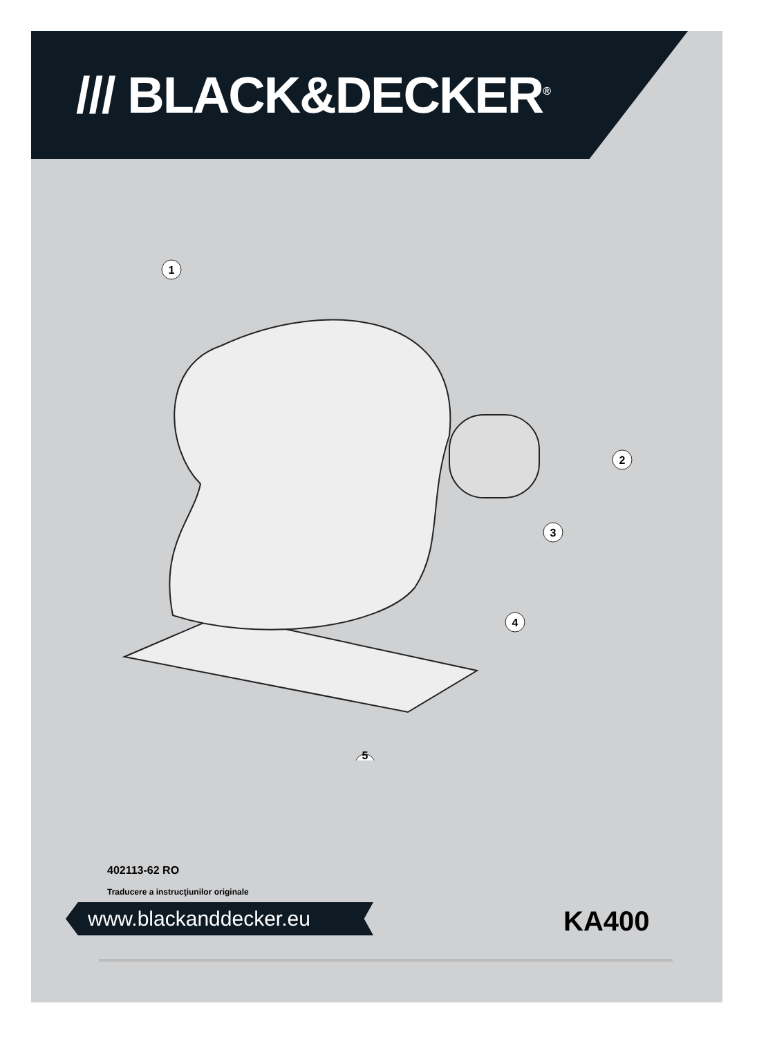/// BLACK&DECKER<sup>®</sup>
1
2
3
4
5
402113-62 RO
Traducere a instrucţiunilor originale
www.blackanddecker.eu KA400